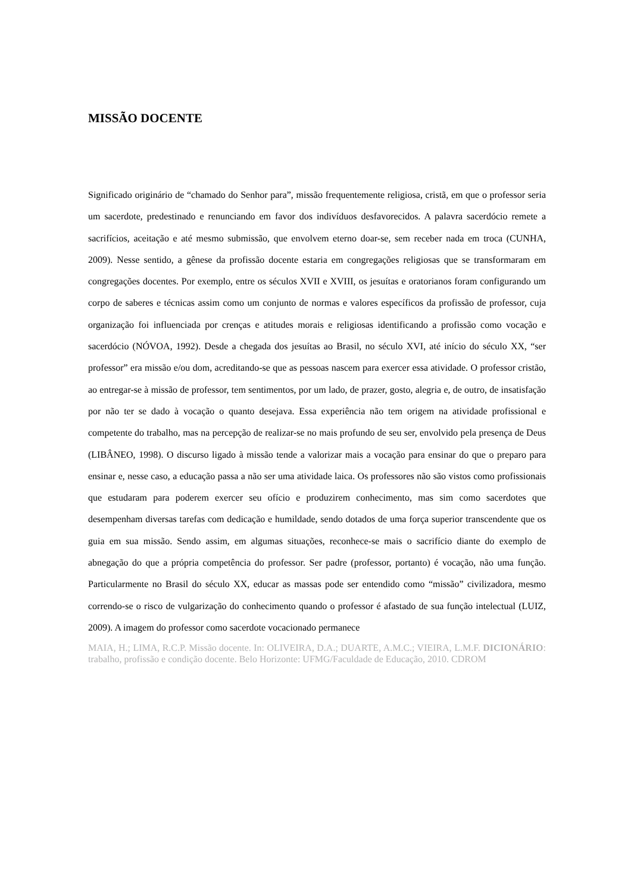MISSÃO DOCENTE
Significado originário de “chamado do Senhor para”, missão frequentemente religiosa, cristã, em que o professor seria um sacerdote, predestinado e renunciando em favor dos indivíduos desfavorecidos. A palavra sacerdócio remete a sacrifícios, aceitação e até mesmo submissão, que envolvem eterno doar-se, sem receber nada em troca (CUNHA, 2009). Nesse sentido, a gênese da profissão docente estaria em congregações religiosas que se transformaram em congregações docentes. Por exemplo, entre os séculos XVII e XVIII, os jesuítas e oratorianos foram configurando um corpo de saberes e técnicas assim como um conjunto de normas e valores específicos da profissão de professor, cuja organização foi influenciada por crenças e atitudes morais e religiosas identificando a profissão como vocação e sacerdócio (NÓVOA, 1992). Desde a chegada dos jesuítas ao Brasil, no século XVI, até início do século XX, “ser professor” era missão e/ou dom, acreditando-se que as pessoas nascem para exercer essa atividade. O professor cristão, ao entregar-se à missão de professor, tem sentimentos, por um lado, de prazer, gosto, alegria e, de outro, de insatisfação por não ter se dado à vocação o quanto desejava. Essa experiência não tem origem na atividade profissional e competente do trabalho, mas na percepção de realizar-se no mais profundo de seu ser, envolvido pela presença de Deus (LIBÂNEO, 1998). O discurso ligado à missão tende a valorizar mais a vocação para ensinar do que o preparo para ensinar e, nesse caso, a educação passa a não ser uma atividade laica. Os professores não são vistos como profissionais que estudaram para poderem exercer seu ofício e produzirem conhecimento, mas sim como sacerdotes que desempenham diversas tarefas com dedicação e humildade, sendo dotados de uma força superior transcendente que os guia em sua missão. Sendo assim, em algumas situações, reconhece-se mais o sacrifício diante do exemplo de abnegação do que a própria competência do professor. Ser padre (professor, portanto) é vocação, não uma função. Particularmente no Brasil do século XX, educar as massas pode ser entendido como “missão” civilizadora, mesmo correndo-se o risco de vulgarização do conhecimento quando o professor é afastado de sua função intelectual (LUIZ, 2009). A imagem do professor como sacerdote vocacionado permanece
MAIA, H.; LIMA, R.C.P. Missão docente. In: OLIVEIRA, D.A.; DUARTE, A.M.C.; VIEIRA, L.M.F. DICIONÁRIO: trabalho, profissão e condição docente. Belo Horizonte: UFMG/Faculdade de Educação, 2010. CDROM